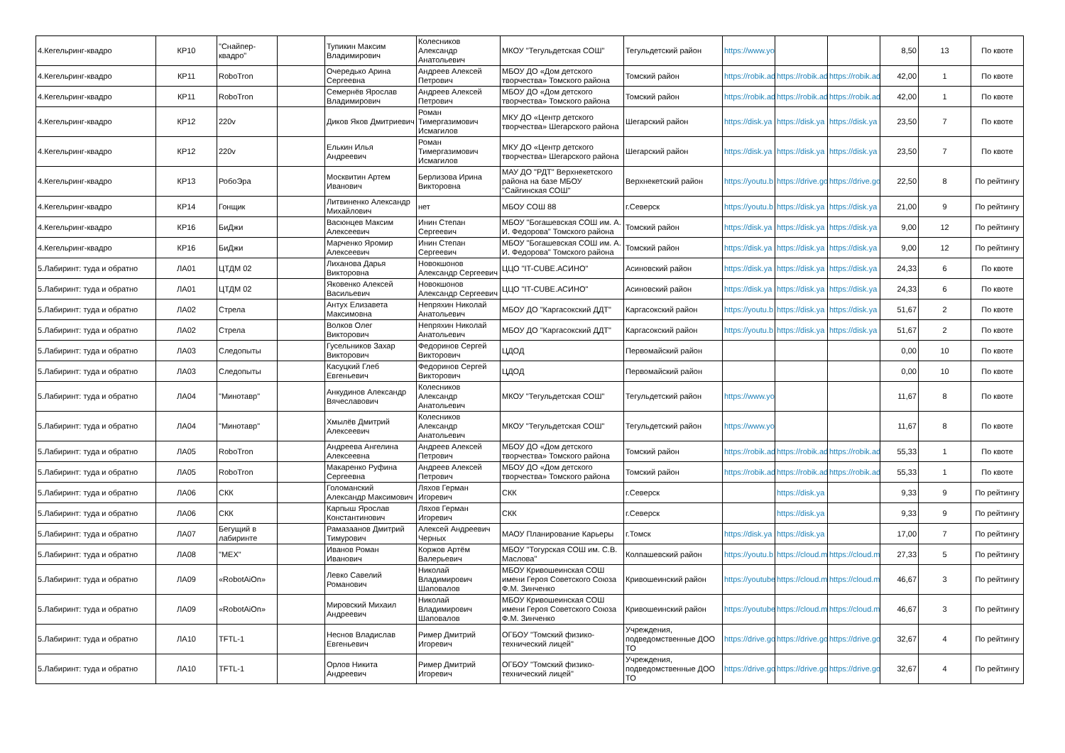| 4.Кегельринг-квадро | КР10 | "Снайпер-квадро" | | Тупикин Максим Владимирович | Колесников Александр Анатольевич | МКОУ "Тегульдетская СОШ" | Тегульдетский район | https://www.yo | | | 8,50 | 13 | По квоте |
| 4.Кегельринг-квадро | КР11 | RoboTron | | Очередько Арина Сергеевна | Андреев Алексей Петрович | МБОУ ДО «Дом детского творчества» Томского района | Томский район | https://robik.ad | https://robik.ad | https://robik.ad | 42,00 | 1 | По квоте |
| 4.Кегельринг-квадро | КР11 | RoboTron | | Семернёв Ярослав Владимирович | Андреев Алексей Петрович | МБОУ ДО «Дом детского творчества» Томского района | Томский район | https://robik.ad | https://robik.ad | https://robik.ad | 42,00 | 1 | По квоте |
| 4.Кегельринг-квадро | КР12 | 220v | | Диков Яков Дмитриевич | Роман Тимергазимович Исмагилов | МКУ ДО «Центр детского творчества» Шегарского района | Шегарский район | https://disk.ya | https://disk.ya | https://disk.ya | 23,50 | 7 | По квоте |
| 4.Кегельринг-квадро | КР12 | 220v | | Елькин Илья Андреевич | Роман Тимергазимович Исмагилов | МКУ ДО «Центр детского творчества» Шегарского района | Шегарский район | https://disk.ya | https://disk.ya | https://disk.ya | 23,50 | 7 | По квоте |
| 4.Кегельринг-квадро | КР13 | РобоЭра | | Москвитин Артем Иванович | Берлизова Ирина Викторовна | МАУ ДО "РДТ" Верхнекетского района на базе МБОУ "Сайгинская СОШ" | Верхнекетский район | https://youtu.b | https://drive.go | https://drive.go | 22,50 | 8 | По рейтингу |
| 4.Кегельринг-квадро | КР14 | Гонщик | | Литвиненко Александр Михайлович | нет | МБОУ СОШ 88 | г.Северск | https://youtu.b | https://disk.ya | https://disk.ya | 21,00 | 9 | По рейтингу |
| 4.Кегельринг-квадро | КР16 | БиДжи | | Васюнцев Максим Алексеевич | Инин Степан Сергеевич | МБОУ "Богашевская СОШ им. А. И. Федорова" Томского района | Томский район | https://disk.ya | https://disk.ya | https://disk.ya | 9,00 | 12 | По рейтингу |
| 4.Кегельринг-квадро | КР16 | БиДжи | | Марченко Яромир Алексеевич | Инин Степан Сергеевич | МБОУ "Богашевская СОШ им. А. И. Федорова" Томского района | Томский район | https://disk.ya | https://disk.ya | https://disk.ya | 9,00 | 12 | По рейтингу |
| 5.Лабиринт: туда и обратно | ЛА01 | ЦТДМ 02 | | Лиханова Дарья Викторовна | Новокшонов Александр Сергеевич | ЦЦО "IT-CUBE.АСИНО" | Асиновский район | https://disk.ya | https://disk.ya | https://disk.ya | 24,33 | 6 | По квоте |
| 5.Лабиринт: туда и обратно | ЛА01 | ЦТДМ 02 | | Яковенко Алексей Васильевич | Новокшонов Александр Сергеевич | ЦЦО "IT-CUBE.АСИНО" | Асиновский район | https://disk.ya | https://disk.ya | https://disk.ya | 24,33 | 6 | По квоте |
| 5.Лабиринт: туда и обратно | ЛА02 | Стрела | | Антух Елизавета Максимовна | Непряхин Николай Анатольевич | МБОУ ДО "Каргасокский ДДТ" | Каргасокский район | https://youtu.b | https://disk.ya | https://disk.ya | 51,67 | 2 | По квоте |
| 5.Лабиринт: туда и обратно | ЛА02 | Стрела | | Волков Олег Викторович | Непряхин Николай Анатольевич | МБОУ ДО "Каргасокский ДДТ" | Каргасокский район | https://youtu.b | https://disk.ya | https://disk.ya | 51,67 | 2 | По квоте |
| 5.Лабиринт: туда и обратно | ЛА03 | Следопыты | | Гусельников Захар Викторович | Федоринов Сергей Викторович | ЦДОД | Первомайский район | | | | 0,00 | 10 | По квоте |
| 5.Лабиринт: туда и обратно | ЛА03 | Следопыты | | Касуцкий Глеб Евгеньевич | Федоринов Сергей Викторович | ЦДОД | Первомайский район | | | | 0,00 | 10 | По квоте |
| 5.Лабиринт: туда и обратно | ЛА04 | "Минотавр" | | Анкудинов Александр Вячеславович | Колесников Александр Анатольевич | МКОУ "Тегульдетская СОШ" | Тегульдетский район | https://www.yo | | | 11,67 | 8 | По квоте |
| 5.Лабиринт: туда и обратно | ЛА04 | "Минотавр" | | Хмылёв Дмитрий Алексеевич | Колесников Александр Анатольевич | МКОУ "Тегульдетская СОШ" | Тегульдетский район | https://www.yo | | | 11,67 | 8 | По квоте |
| 5.Лабиринт: туда и обратно | ЛА05 | RoboTron | | Андреева Ангелина Алексеевна | Андреев Алексей Петрович | МБОУ ДО «Дом детского творчества» Томского района | Томский район | https://robik.ad | https://robik.ad | https://robik.ad | 55,33 | 1 | По квоте |
| 5.Лабиринт: туда и обратно | ЛА05 | RoboTron | | Макаренко Руфина Сергеевна | Андреев Алексей Петрович | МБОУ ДО «Дом детского творчества» Томского района | Томский район | https://robik.ad | https://robik.ad | https://robik.ad | 55,33 | 1 | По квоте |
| 5.Лабиринт: туда и обратно | ЛА06 | СКК | | Голоманский Александр Максимович | Ляхов Герман Игоревич | СКК | г.Северск | | https://disk.ya | | 9,33 | 9 | По рейтингу |
| 5.Лабиринт: туда и обратно | ЛА06 | СКК | | Карпыш Ярослав Константинович | Ляхов Герман Игоревич | СКК | г.Северск | | https://disk.ya | | 9,33 | 9 | По рейтингу |
| 5.Лабиринт: туда и обратно | ЛА07 | Бегущий в лабиринте | | Рамазаанов Дмитрий Тимурович | Алексей Андреевич Черных | МАОУ Планирование Карьеры | г.Томск | https://disk.ya | https://disk.ya | | 17,00 | 7 | По рейтингу |
| 5.Лабиринт: туда и обратно | ЛА08 | "МЕХ" | | Иванов Роман Иванович | Коржов Артём Валерьевич | МБОУ "Тогурская СОШ им. С.В. Маслова" | Колпашевский район | https://youtu.b | https://cloud.m | https://cloud.m | 27,33 | 5 | По рейтингу |
| 5.Лабиринт: туда и обратно | ЛА09 | «RobotAiOn» | | Левко Савелий Романович | Николай Владимирович Шаповалов | МБОУ Кривошеинская СОШ имени Героя Советского Союза Ф.М. Зинченко | Кривошеинский район | https://youtube | https://cloud.m | https://cloud.m | 46,67 | 3 | По рейтингу |
| 5.Лабиринт: туда и обратно | ЛА09 | «RobotAiOn» | | Мировский Михаил Андреевич | Николай Владимирович Шаповалов | МБОУ Кривошеинская СОШ имени Героя Советского Союза Ф.М. Зинченко | Кривошеинский район | https://youtube | https://cloud.m | https://cloud.m | 46,67 | 3 | По рейтингу |
| 5.Лабиринт: туда и обратно | ЛА10 | TFTL-1 | | Неснов Владислав Евгеньевич | Ример Дмитрий Игоревич | ОГБОУ "Томский физико-технический лицей" | Учреждения, подведомственные ДОО ТО | https://drive.go | https://drive.go | https://drive.go | 32,67 | 4 | По рейтингу |
| 5.Лабиринт: туда и обратно | ЛА10 | TFTL-1 | | Орлов Никита Андреевич | Ример Дмитрий Игоревич | ОГБОУ "Томский физико-технический лицей" | Учреждения, подведомственные ДОО ТО | https://drive.go | https://drive.go | https://drive.go | 32,67 | 4 | По рейтингу |